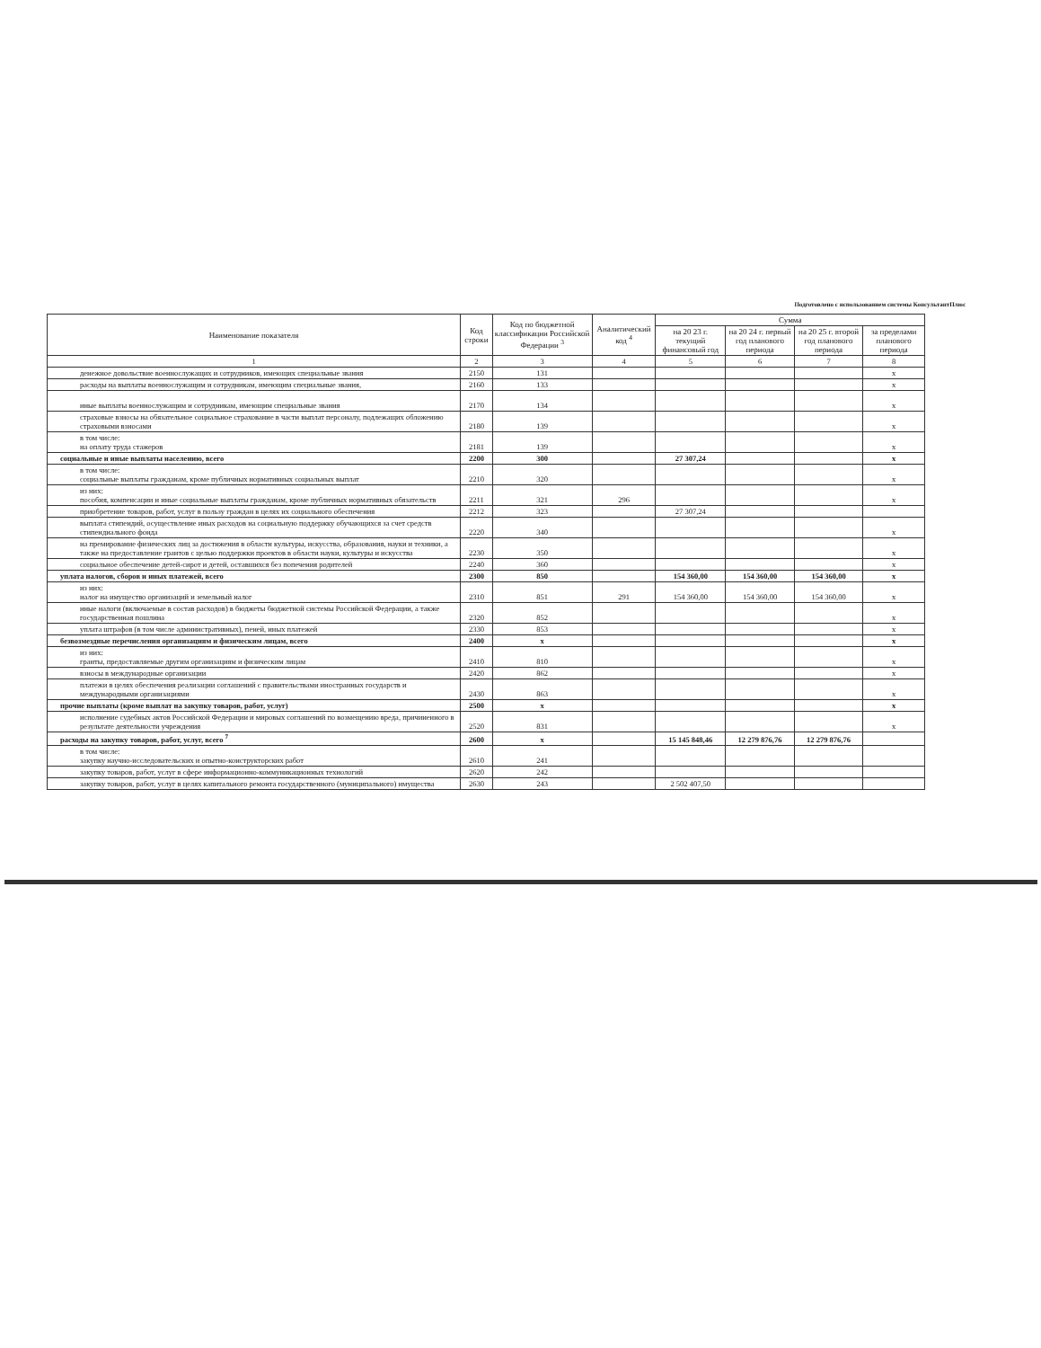Подготовлено с использованием системы КонсультантПлюс
| Наименование показателя | Код строки | Код по бюджетной классификации Российской Федерации <sup>3</sup> | Аналитический код <sup>4</sup> | Сумма | | | |
| --- | --- | --- | --- | --- | --- | --- | --- |
| | | | | на 20 23 г. текущий финансовый год | на 20 24 г. первый год планового периода | на 20 25 г. второй год планового периода | за пределами планового периода |
| 1 | 2 | 3 | 4 | 5 | 6 | 7 | 8 |
| денежное довольствие военнослужащих и сотрудников, имеющих специальные звания | 2150 | 131 | | | | | x |
| расходы на выплаты военнослужащим и сотрудникам, имеющим специальные звания, | 2160 | 133 | | | | | x |
| иные выплаты военнослужащим и сотрудникам, имеющим специальные звания | 2170 | 134 | | | | | x |
| страховые взносы на обязательное социальное страхование в части выплат персоналу, подлежащих обложению страховыми взносами | 2180 | 139 | | | | | x |
| в том числе: на оплату труда стажеров | 2181 | 139 | | | | | x |
| социальные и иные выплаты населению, всего | 2200 | 300 | | 27 307,24 | | | x |
| в том числе: социальные выплаты гражданам, кроме публичных нормативных социальных выплат | 2210 | 320 | | | | | x |
| из них: пособия, компенсации и иные социальные выплаты гражданам, кроме публичных нормативных обязательств | 2211 | 321 | 296 | | | | x |
| приобретение товаров, работ, услуг в пользу граждан в целях их социального обеспечения | 2212 | 323 | | 27 307,24 | | | |
| выплата стипендий, осуществление иных расходов на социальную поддержку обучающихся за счет средств стипендиального фонда | 2220 | 340 | | | | | x |
| на премирование физических лиц за достижения в области культуры, искусства, образования, науки и техники, а также на предоставление грантов с целью поддержки проектов в области науки, культуры и искусства | 2230 | 350 | | | | | x |
| социальное обеспечение детей-сирот и детей, оставшихся без попечения родителей | 2240 | 360 | | | | | x |
| уплата налогов, сборов и иных платежей, всего | 2300 | 850 | | 154 360,00 | 154 360,00 | 154 360,00 | x |
| из них: налог на имущество организаций и земельный налог | 2310 | 851 | 291 | 154 360,00 | 154 360,00 | 154 360,00 | x |
| иные налоги (включаемые в состав расходов) в бюджеты бюджетной системы Российской Федерации, а также государственная пошлина | 2320 | 852 | | | | | x |
| уплата штрафов (в том числе административных), пеней, иных платежей | 2330 | 853 | | | | | x |
| безвозмездные перечисления организациям и физическим лицам, всего | 2400 | x | | | | | x |
| из них: гранты, предоставляемые другим организациям и физическим лицам | 2410 | 810 | | | | | x |
| взносы в международные организации | 2420 | 862 | | | | | x |
| платежи в целях обеспечения реализации соглашений с правительствами иностранных государств и международными организациями | 2430 | 863 | | | | | x |
| прочие выплаты (кроме выплат на закупку товаров, работ, услуг) | 2500 | x | | | | | x |
| исполнение судебных актов Российской Федерации и мировых соглашений по возмещению вреда, причиненного в результате деятельности учреждения | 2520 | 831 | | | | | x |
| расходы на закупку товаров, работ, услуг, всего <sup>7</sup> | 2600 | x | | 15 145 848,46 | 12 279 876,76 | 12 279 876,76 | |
| в том числе: закупку научно-исследовательских и опытно-конструкторских работ | 2610 | 241 | | | | | |
| закупку товаров, работ, услуг в сфере информационно-коммуникационных технологий | 2620 | 242 | | | | | |
| закупку товаров, работ, услуг в целях капитального ремонта государственного (муниципального) имущества | 2630 | 243 | | 2 502 407,50 | | | |